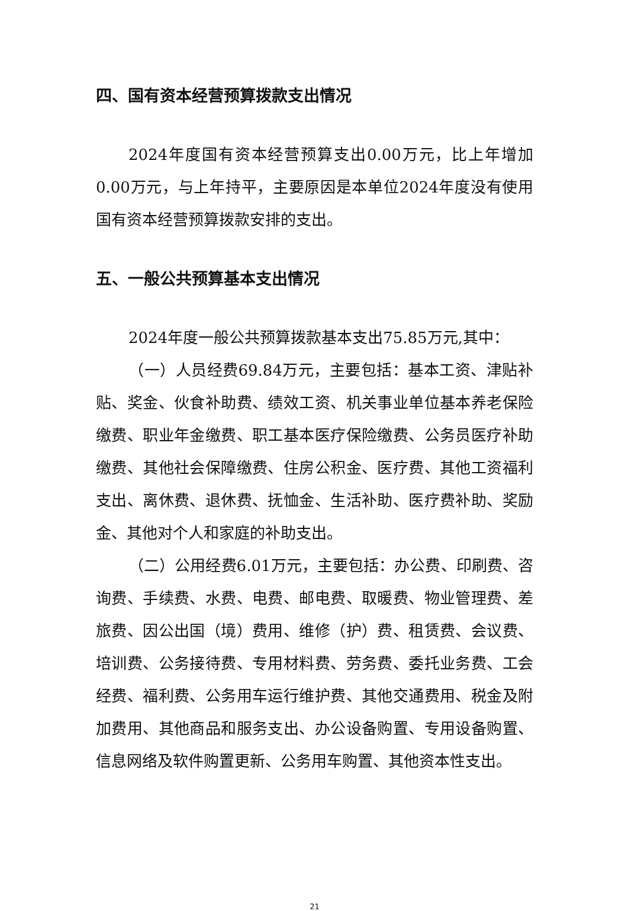四、国有资本经营预算拨款支出情况
2024年度国有资本经营预算支出0.00万元，比上年增加0.00万元，与上年持平，主要原因是本单位2024年度没有使用国有资本经营预算拨款安排的支出。
五、一般公共预算基本支出情况
2024年度一般公共预算拨款基本支出75.85万元,其中：
（一）人员经费69.84万元，主要包括：基本工资、津贴补贴、奖金、伙食补助费、绩效工资、机关事业单位基本养老保险缴费、职业年金缴费、职工基本医疗保险缴费、公务员医疗补助缴费、其他社会保障缴费、住房公积金、医疗费、其他工资福利支出、离休费、退休费、抚恤金、生活补助、医疗费补助、奖励金、其他对个人和家庭的补助支出。
（二）公用经费6.01万元，主要包括：办公费、印刷费、咨询费、手续费、水费、电费、邮电费、取暖费、物业管理费、差旅费、因公出国（境）费用、维修（护）费、租赁费、会议费、培训费、公务接待费、专用材料费、劳务费、委托业务费、工会经费、福利费、公务用车运行维护费、其他交通费用、税金及附加费用、其他商品和服务支出、办公设备购置、专用设备购置、信息网络及软件购置更新、公务用车购置、其他资本性支出。
21